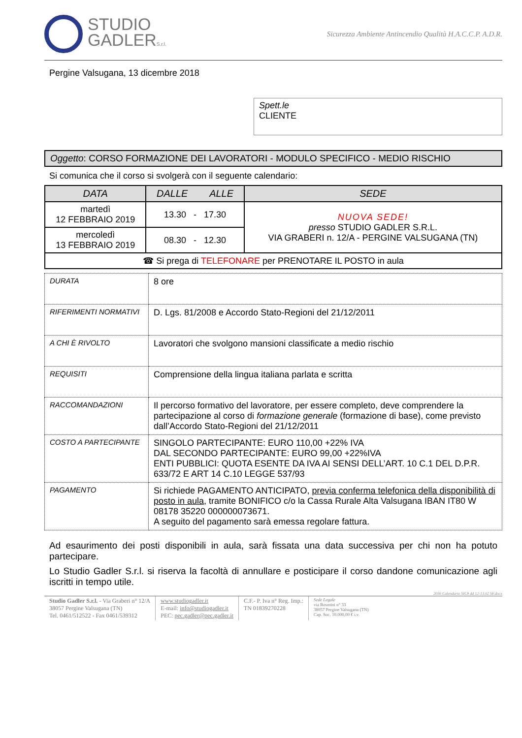STUDIO
GADLERS.r.l.
Sicurezza Ambiente Antincendio Qualità H.A.C.C.P. A.D.R.
Pergine Valsugana, 13 dicembre 2018
Spett.le
CLIENTE
Oggetto: CORSO FORMAZIONE DEI LAVORATORI - MODULO SPECIFICO - MEDIO RISCHIO
Si comunica che il corso si svolgerà con il seguente calendario:
| DATA | DALLE ALLE | SEDE |
| --- | --- | --- |
| martedì 12 FEBBRAIO 2019 | 13.30 - 17.30 | NUOVA SEDE! presso STUDIO GADLER S.R.L. VIA GRABERI n. 12/A - PERGINE VALSUGANA (TN) |
| mercoledì 13 FEBBRAIO 2019 | 08.30 - 12.30 | |
| ☎ Si prega di TELEFONARE per PRENOTARE IL POSTO in aula | | |
| DURATA | 8 ore |
| RIFERIMENTI NORMATIVI | D. Lgs. 81/2008 e Accordo Stato-Regioni del 21/12/2011 |
| A CHI È RIVOLTO | Lavoratori che svolgono mansioni classificate a medio rischio |
| REQUISITI | Comprensione della lingua italiana parlata e scritta |
| RACCOMANDAZIONI | Il percorso formativo del lavoratore, per essere completo, deve comprendere la partecipazione al corso di formazione generale (formazione di base), come previsto dall’Accordo Stato-Regioni del 21/12/2011 |
| COSTO A PARTECIPANTE | SINGOLO PARTECIPANTE: EURO 110,00 +22% IVA DAL SECONDO PARTECIPANTE: EURO 99,00 +22%IVA ENTI PUBBLICI: QUOTA ESENTE DA IVA AI SENSI DELL’ART. 10 C.1 DEL D.P.R. 633/72 E ART 14 C.10 LEGGE 537/93 |
| PAGAMENTO | Si richiede PAGAMENTO ANTICIPATO, previa conferma telefonica della disponibilità di posto in aula , tramite BONIFICO c/o la Cassa Rurale Alta Valsugana IBAN IT80 W 08178 35220 000000073671. A seguito del pagamento sarà emessa regolare fattura. |
Ad esaurimento dei posti disponibili in aula, sarà fissata una data successiva per chi non ha potuto partecipare.
Lo Studio Gadler S.r.l. si riserva la facoltà di annullare e posticipare il corso dandone comunicazione agli iscritti in tempo utile.
2036 Calendario SIC8 dd 12-13.02 SF.docx
Studio Gadler S.r.l. - Via Graberi n° 12/A
38057 Pergine Valsugana (TN)
Tel. 0461/512522 - Fax 0461/539312
www.studiogadler.it
E-mail: info@studiogadler.it
PEC: pec.gadler@pec.gadler.it
C.F.- P. Iva n° Reg. Imp.:
TN 01839270228
Sede Legale
via Rosmini n° 33
38057 Pergine Valsugana (TN)
Cap. Soc. 10.000,00 € i.v.